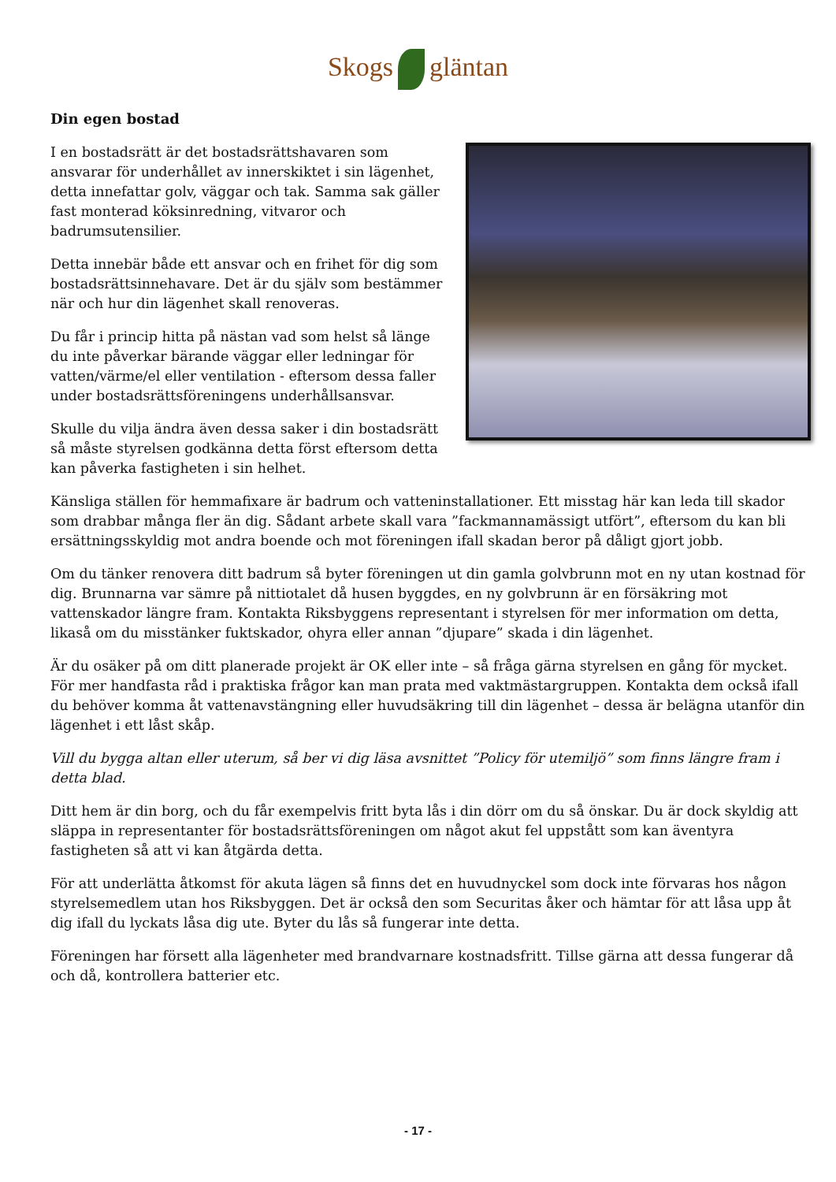Skogs gläntan
Din egen bostad
I en bostadsrätt är det bostadsrättshavaren som ansvarar för underhållet av innerskiktet i sin lägenhet, detta innefattar golv, väggar och tak. Samma sak gäller fast monterad köksinredning, vitvaror och badrumsutensilier.
Detta innebär både ett ansvar och en frihet för dig som bostadsrättsinnehavare. Det är du själv som bestämmer när och hur din lägenhet skall renoveras.
Du får i princip hitta på nästan vad som helst så länge du inte påverkar bärande väggar eller ledningar för vatten/värme/el eller ventilation - eftersom dessa faller under bostadsrättsföreningens underhållsansvar.
Skulle du vilja ändra även dessa saker i din bostadsrätt så måste styrelsen godkänna detta först eftersom detta kan påverka fastigheten i sin helhet.
Känsliga ställen för hemmafixare är badrum och vatteninstallationer. Ett misstag här kan leda till skador som drabbar många fler än dig. Sådant arbete skall vara ”fackmannamässigt utfört”, eftersom du kan bli ersättningsskyldig mot andra boende och mot föreningen ifall skadan beror på dåligt gjort jobb.
Om du tänker renovera ditt badrum så byter föreningen ut din gamla golvbrunn mot en ny utan kostnad för dig. Brunnarna var sämre på nittiotalet då husen byggdes, en ny golvbrunn är en försäkring mot vattenskador längre fram. Kontakta Riksbyggens representant i styrelsen för mer information om detta, likaså om du misstänker fuktskador, ohyra eller annan ”djupare” skada i din lägenhet.
Är du osäker på om ditt planerade projekt är OK eller inte – så fråga gärna styrelsen en gång för mycket. För mer handfasta råd i praktiska frågor kan man prata med vaktmästargruppen. Kontakta dem också ifall du behöver komma åt vattenavstängning eller huvudsäkring till din lägenhet – dessa är belägna utanför din lägenhet i ett låst skåp.
Vill du bygga altan eller uterum, så ber vi dig läsa avsnittet ”Policy för utemiljö” som finns längre fram i detta blad.
Ditt hem är din borg, och du får exempelvis fritt byta lås i din dörr om du så önskar. Du är dock skyldig att släppa in representanter för bostadsrättsföreningen om något akut fel uppstått som kan äventyra fastigheten så att vi kan åtgärda detta.
För att underlätta åtkomst för akuta lägen så finns det en huvudnyckel som dock inte förvaras hos någon styrelsemedlem utan hos Riksbyggen. Det är också den som Securitas åker och hämtar för att låsa upp åt dig ifall du lyckats låsa dig ute. Byter du lås så fungerar inte detta.
Föreningen har försett alla lägenheter med brandvarnare kostnadsfritt. Tillse gärna att dessa fungerar då och då, kontrollera batterier etc.
- 17 -